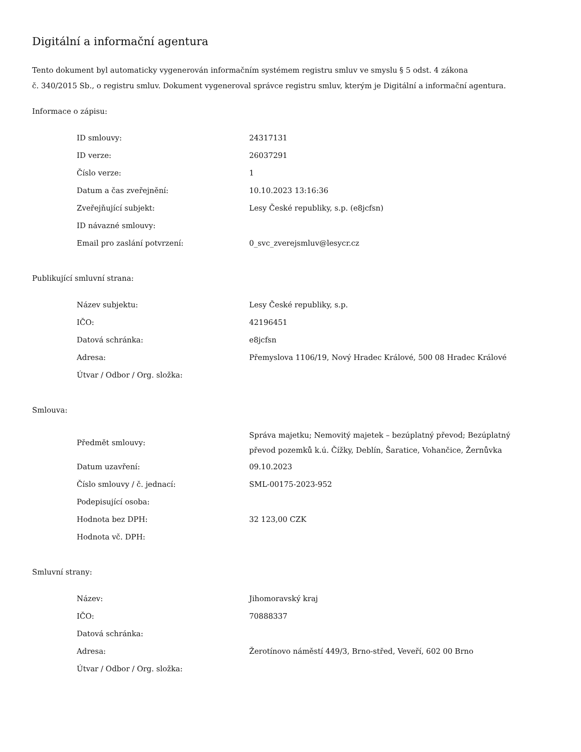Digitální a informační agentura
Tento dokument byl automaticky vygenerován informačním systémem registru smluv ve smyslu § 5 odst. 4 zákona
č. 340/2015 Sb., o registru smluv. Dokument vygeneroval správce registru smluv, kterým je Digitální a informační agentura.
Informace o zápisu:
| ID smlouvy: | 24317131 |
| ID verze: | 26037291 |
| Číslo verze: | 1 |
| Datum a čas zveřejnění: | 10.10.2023 13:16:36 |
| Zveřejňující subjekt: | Lesy České republiky, s.p. (e8jcfsn) |
| ID návazné smlouvy: | |
| Email pro zaslání potvrzení: | 0_svc_zverejsmluv@lesycr.cz |
Publikující smluvní strana:
| Název subjektu: | Lesy České republiky, s.p. |
| IČO: | 42196451 |
| Datová schránka: | e8jcfsn |
| Adresa: | Přemyslova 1106/19, Nový Hradec Králové, 500 08 Hradec Králové |
| Útvar / Odbor / Org. složka: | |
Smlouva:
| Předmět smlouvy: | Správa majetku; Nemovitý majetek – bezúplatný převod; Bezúplatný převod pozemků k.ú. Čížky, Deblín, Šaratice, Vohančice, Žernůvka |
| Datum uzavření: | 09.10.2023 |
| Číslo smlouvy / č. jednací: | SML-00175-2023-952 |
| Podepisující osoba: | |
| Hodnota bez DPH: | 32 123,00 CZK |
| Hodnota vč. DPH: | |
Smluvní strany:
| Název: | Jihomoravský kraj |
| IČO: | 70888337 |
| Datová schránka: | |
| Adresa: | Žerotínovo náměstí 449/3, Brno-střed, Veveří, 602 00 Brno |
| Útvar / Odbor / Org. složka: | |